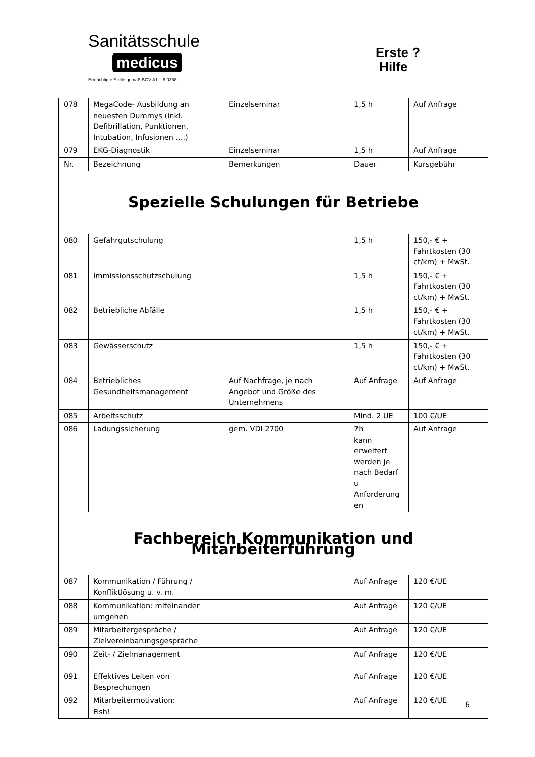Sanitätsschule
medicus
Ermächtigte Stelle gemäß BGV A1 – 8.0358
Erste ?
Hilfe
| 078 | MegaCode- Ausbildung an neuesten Dummys (inkl. Defibrillation, Punktionen, Intubation, Infusionen ....) | Einzelseminar | 1,5 h | Auf Anfrage |
| 079 | EKG-Diagnostik | Einzelseminar | 1,5 h | Auf Anfrage |
| Nr. | Bezeichnung | Bemerkungen | Dauer | Kursgebühr |
| Spezielle Schulungen für Betriebe | | | | |
| 080 | Gefahrgutschulung | | 1,5 h | 150,- € + Fahrtkosten (30 ct/km) + MwSt. |
| 081 | Immissionsschutzschulung | | 1,5 h | 150,- € + Fahrtkosten (30 ct/km) + MwSt. |
| 082 | Betriebliche Abfälle | | 1,5 h | 150,- € + Fahrtkosten (30 ct/km) + MwSt. |
| 083 | Gewässerschutz | | 1,5 h | 150,- € + Fahrtkosten (30 ct/km) + MwSt. |
| 084 | Betriebliches Gesundheitsmanagement | Auf Nachfrage, je nach Angebot und Größe des Unternehmens | Auf Anfrage | Auf Anfrage |
| 085 | Arbeitsschutz | | Mind. 2 UE | 100 €/UE |
| 086 | Ladungssicherung | gem. VDI 2700 | 7h kann erweitert werden je nach Bedarf u Anforderung en | Auf Anfrage |
| Fachbereich Kommunikation und Mitarbeiterführung | | | | |
| 087 | Kommunikation / Führung / Konfliktlösung u. v. m. | | Auf Anfrage | 120 €/UE |
| 088 | Kommunikation: miteinander umgehen | | Auf Anfrage | 120 €/UE |
| 089 | Mitarbeitergespräche / Zielvereinbarungsgespräche | | Auf Anfrage | 120 €/UE |
| 090 | Zeit- / Zielmanagement | | Auf Anfrage | 120 €/UE |
| 091 | Effektives Leiten von Besprechungen | | Auf Anfrage | 120 €/UE |
| 092 | Mitarbeitermotivation: Fish! | | Auf Anfrage | 120 €/UE |
6